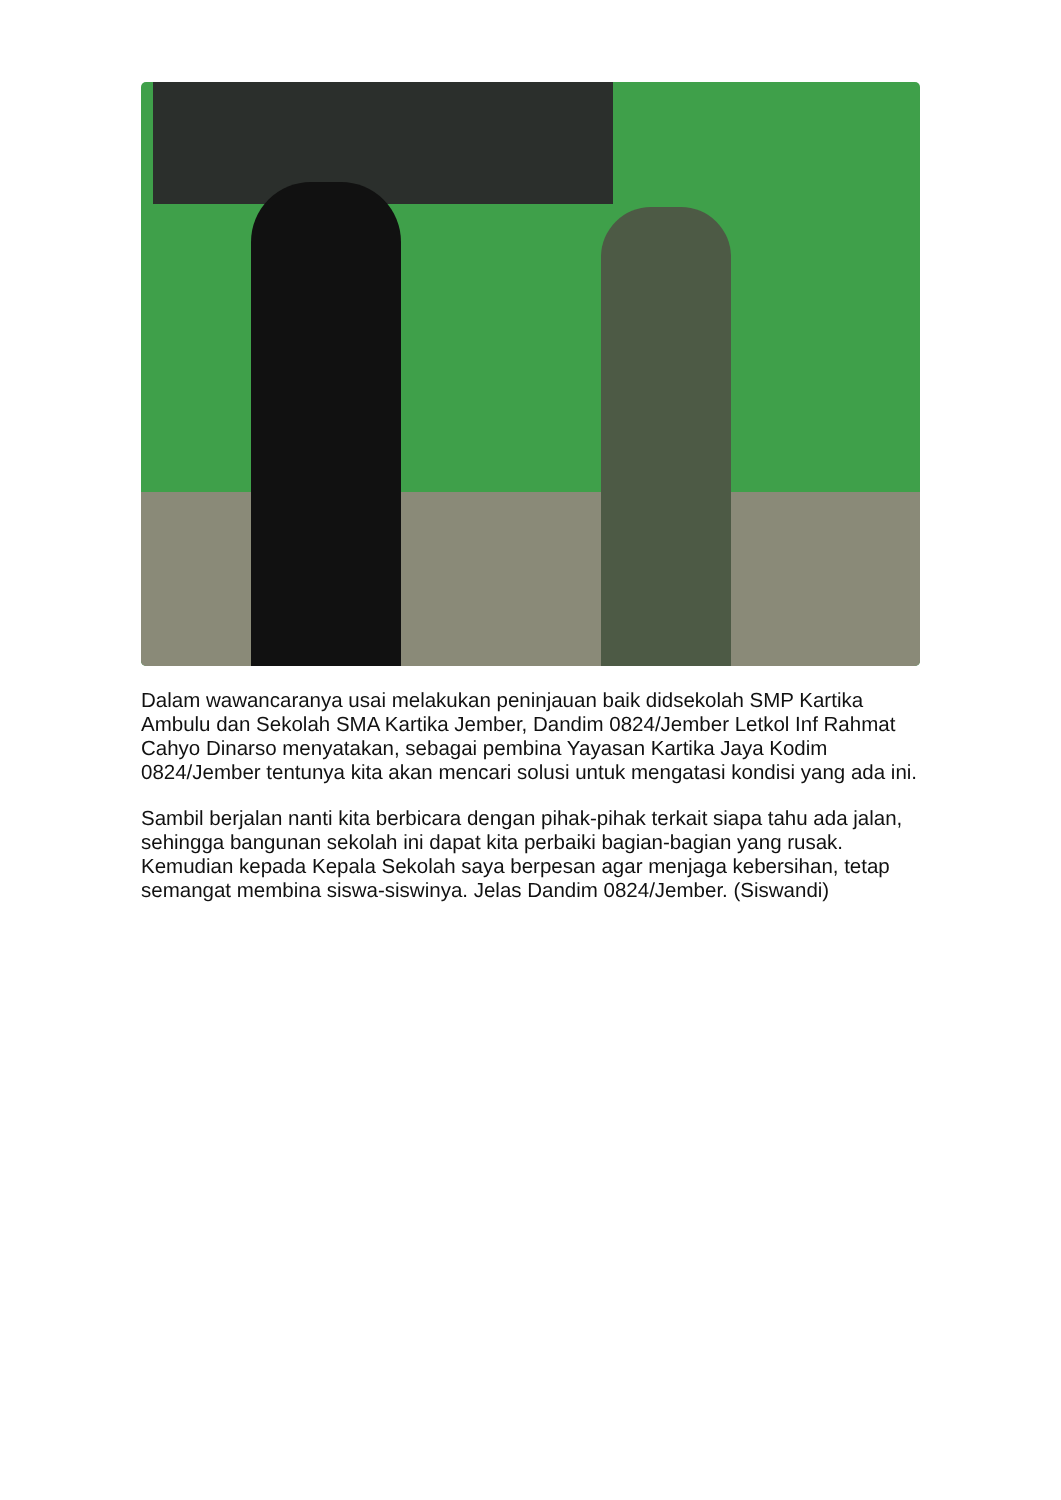Dalam wawancaranya usai melakukan peninjauan baik didsekolah SMP Kartika Ambulu dan Sekolah SMA Kartika Jember, Dandim 0824/Jember Letkol Inf Rahmat Cahyo Dinarso menyatakan, sebagai pembina Yayasan Kartika Jaya Kodim 0824/Jember tentunya kita akan mencari solusi untuk mengatasi kondisi yang ada ini.
Sambil berjalan nanti kita berbicara dengan pihak-pihak terkait siapa tahu ada jalan, sehingga bangunan sekolah ini dapat kita perbaiki bagian-bagian yang rusak. Kemudian kepada Kepala Sekolah saya berpesan agar menjaga kebersihan, tetap semangat membina siswa-siswinya. Jelas Dandim 0824/Jember. (Siswandi)